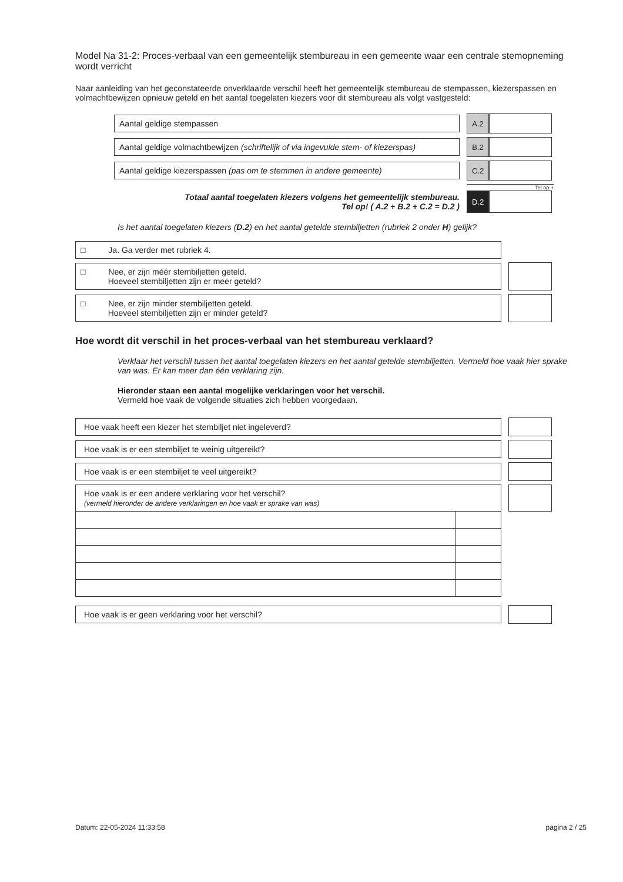Model Na 31-2: Proces-verbaal van een gemeentelijk stembureau in een gemeente waar een centrale stemopneming wordt verricht
Naar aanleiding van het geconstateerde onverklaarde verschil heeft het gemeentelijk stembureau de stempassen, kiezerspassen en volmachtbewijzen opnieuw geteld en het aantal toegelaten kiezers voor dit stembureau als volgt vastgesteld:
Aantal geldige stempassen
A.2
Aantal geldige volmachtbewijzen (schriftelijk of via ingevulde stem- of kiezerspas)
B.2
Aantal geldige kiezerspassen (pas om te stemmen in andere gemeente)
C.2
Tel op +
Totaal aantal toegelaten kiezers volgens het gemeentelijk stembureau.
Tel op! ( A.2 + B.2 + C.2 = D.2 )
D.2
Is het aantal toegelaten kiezers (D.2) en het aantal getelde stembiljetten (rubriek 2 onder H) gelijk?
□ Ja. Ga verder met rubriek 4.
□ Nee, er zijn méér stembiljetten geteld.
Hoeveel stembiljetten zijn er meer geteld?
□ Nee, er zijn minder stembiljetten geteld.
Hoeveel stembiljetten zijn er minder geteld?
Hoe wordt dit verschil in het proces-verbaal van het stembureau verklaard?
Verklaar het verschil tussen het aantal toegelaten kiezers en het aantal getelde stembiljetten. Vermeld hoe vaak hier sprake van was. Er kan meer dan één verklaring zijn.
Hieronder staan een aantal mogelijke verklaringen voor het verschil.
Vermeld hoe vaak de volgende situaties zich hebben voorgedaan.
Hoe vaak heeft een kiezer het stembiljet niet ingeleverd?
Hoe vaak is er een stembiljet te weinig uitgereikt?
Hoe vaak is er een stembiljet te veel uitgereikt?
Hoe vaak is er een andere verklaring voor het verschil?
(vermeld hieronder de andere verklaringen en hoe vaak er sprake van was)
Hoe vaak is er geen verklaring voor het verschil?
Datum: 22-05-2024 11:33:58 pagina 2 / 25